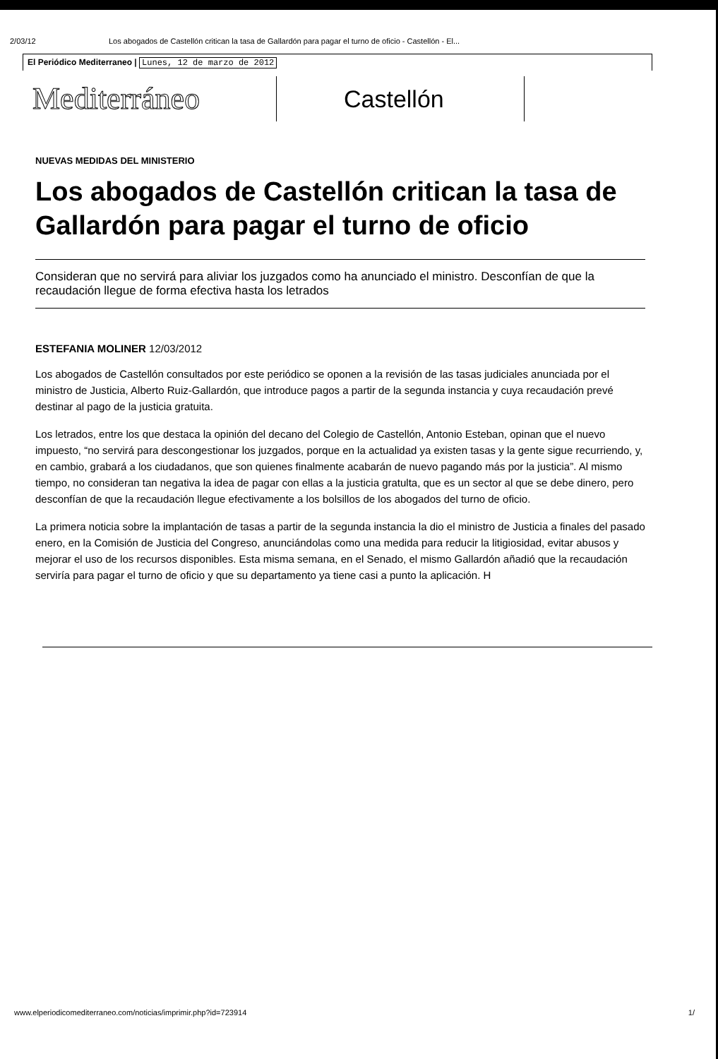2/03/12 Los abogados de Castellón critican la tasa de Gallardón para pagar el turno de oficio - Castellón - El...
El Periódico Mediterraneo | Lunes, 12 de marzo de 2012
Mediterráneo
Castellón
NUEVAS MEDIDAS DEL MINISTERIO
Los abogados de Castellón critican la tasa de Gallardón para pagar el turno de oficio
Consideran que no servirá para aliviar los juzgados como ha anunciado el ministro. Desconfían de que la recaudación llegue de forma efectiva hasta los letrados
ESTEFANIA MOLINER 12/03/2012
Los abogados de Castellón consultados por este periódico se oponen a la revisión de las tasas judiciales anunciada por el ministro de Justicia, Alberto Ruiz-Gallardón, que introduce pagos a partir de la segunda instancia y cuya recaudación prevé destinar al pago de la justicia gratuita.
Los letrados, entre los que destaca la opinión del decano del Colegio de Castellón, Antonio Esteban, opinan que el nuevo impuesto, “no servirá para descongestionar los juzgados, porque en la actualidad ya existen tasas y la gente sigue recurriendo, y, en cambio, grabará a los ciudadanos, que son quienes finalmente acabarán de nuevo pagando más por la justicia”. Al mismo tiempo, no consideran tan negativa la idea de pagar con ellas a la justicia gratulta, que es un sector al que se debe dinero, pero desconfían de que la recaudación llegue efectivamente a los bolsillos de los abogados del turno de oficio.
La primera noticia sobre la implantación de tasas a partir de la segunda instancia la dio el ministro de Justicia a finales del pasado enero, en la Comisión de Justicia del Congreso, anunciándolas como una medida para reducir la litigiosidad, evitar abusos y mejorar el uso de los recursos disponibles. Esta misma semana, en el Senado, el mismo Gallardón añadió que la recaudación serviría para pagar el turno de oficio y que su departamento ya tiene casi a punto la aplicación. H
www.elperiodicomediterraneo.com/noticias/imprimir.php?id=723914 1/